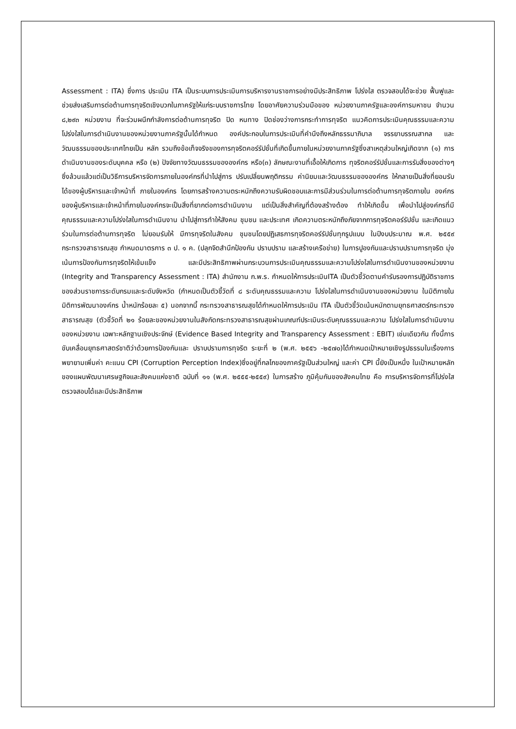Assessment : ITA) ซึ่งการ ประเมิน ITA เป็นระบบการประเมินการบริหารงานราชการอย่างมีประสิทธิภาพ โปร่งใส ตรวจสอบได้จะช่วย ฟื้นฟูและช่วยส่งเสริมการต่อต้านการทุจริตเชิงบวกในภาครัฐให้แก่ระบบราชการไทย โดยอาศัยความร่วมมือของ หน่วยงานภาครัฐและองค์การมหาชน จำนวน ๘,๒๙๓ หน่วยงาน ที่จะร่วมผนึกกำลังการต่อต้านการทุจริต ปิด หนทาง ปิดช่องว่างการกระทำการทุจริต แนวคิดการประเมินคุณธรรมและความโปร่งใสในการดำเนินงานของหน่วยงานภาครัฐนั้นได้กำหนด องค์ประกอบในการประเมินที่คำนึงถึงหลักธรรมาภิบาล จรรยาบรรณสากล และวัฒนธรรมของประเทศไทยเป็น หลัก รวมถึงข้อเท็จจริงของการทุจริตคอร์รัปชั่นที่เกิดขึ้นภายในหน่วยงานภาครัฐซึ่งสาเหตุส่วนใหญ่เกิดจาก (๑) การดำเนินงานของระดับบุคคล หรือ (๒) ปัจจัยทางวัฒนธรรมขององค์กร หรือ(๓) ลักษณะงานที่เอื้อให้เกิดการ ทุจริตคอร์รัปชั่นและการรับสิ่งของต่างๆ ซึ่งล้วนแล้วแต่เป็นวิธีการบริหารจัดการภายในองค์กรที่นำไปสู่การ ปรับเปลี่ยนพฤติกรรม ค่านิยมและวัฒนธรรมขององค์กร ให้กลายเป็นสิ่งที่ยอมรับได้ของผู้บริหารและเจ้าหน้าที่ ภายในองค์กร โดยการสร้างความตระหนักถึงความรับผิดชอบและการมีส่วนร่วมในการต่อต้านการทุจริตภายใน องค์กรของผู้บริหารและเจ้าหน้าที่ภายในองค์กรจะเป็นสิ่งที่ยากต่อการดำเนินงาน แต่เป็นสิ่งสำคัญที่ต้องสร้างต้อง ทำให้เกิดขึ้น เพื่อนำไปสู่องค์กรที่มีคุณธรรมและความโปร่งใสในการดำเนินงาน นำไปสู่การทำให้สังคม ชุมชน และประเทศ เกิดความตระหนักถึงภัยจากการทุจริตคอร์รัปชั่น และเกิดแนวร่วมในการต่อต้านการทุจริต ไม่ยอมรับให้ มีการทุจริตในสังคม ชุมชนโดยปฏิเสธการทุจริตคอร์รัปชั่นทุกรูปแบบ ในปีงบประมาณ พ.ศ. ๒๕๕๙ กระทรวงสาธารณสุข กำหนดมาตรการ ๓ ป. ๑ ค. (ปลุกจิตสำนึกป้องกัน ปราบปราม และสร้างเครือข่าย) ในการปูองกันและปราบปรามการทุจริต มุ่งเน้นการป้องกันการทุจริตให้เข้มแข็ง และมีประสิทธิภาพผ่านกระบวนการประเมินคุณธรรมและความโปร่งใสในการดำเนินงานของหน่วยงาน (Integrity and Transparency Assessment : ITA) สำนักงาน ก.พ.ร. กำหนดให้การประเมินITA เป็นตัวชี้วัดตามคำรับรองการปฏิบัติราชการของส่วนราชการระดับกรมและระดับจังหวัด (กำหนดเป็นตัวชี้วัดที่ ๘ ระดับคุณธรรมและความ โปร่งใสในการดำเนินงานของหน่วยงาน ในมิติภายใน มิติการพัฒนาองค์กร น้ำหนักร้อยละ ๕) นอกจากนี้ กระทรวงสาธารณสุขได้กำหนดให้การประเมิน ITA เป็นตัวชี้วัดเน้นหนักตามยุทธศาสตร์กระทรวงสาธารณสุข (ตัวชี้วัดที่ ๒๑ ร้อยละของหน่วยงานในสังกัดกระทรวงสาธารณสุขผ่านเกณฑ์ประเมินระดับคุณธรรมและความ โปร่งใสในการดำเนินงานของหน่วยงาน เฉพาะหลักฐานเชิงประจักษ์ (Evidence Based Integrity and Transparency Assessment : EBIT) เช่นเดียวกัน ทั้งนี้การขับเคลื่อนยุทธศาสตร์ชาติว่าด้วยการป้องกันและ ปราบปรามการทุจริต ระยะที่ ๒ (พ.ศ. ๒๕๕๖ -๒๕๗๐)ได้กำหนดเป้าหมายเชิงรูปธรรมในเรื่องการพยายามเพิ่มค่า คะแนน CPI (Corruption Perception Index)ซึ่งอยู่ที่กลไกของภาครัฐเป็นส่วนใหญ่ และค่า CPI นี้ยังเป็นหนึ่ง ในเป้าหมายหลักของแผนพัฒนาเศรษฐกิจและสังคมแห่งชาติ ฉบับที่ ๑๑ (พ.ศ. ๒๕๕๕-๒๕๕๙) ในการสร้าง ภูมิคุ้มกันของสังคมไทย คือ การบริหารจัดการที่โปร่งใส ตรวจสอบได้และมีประสิทธิภาพ